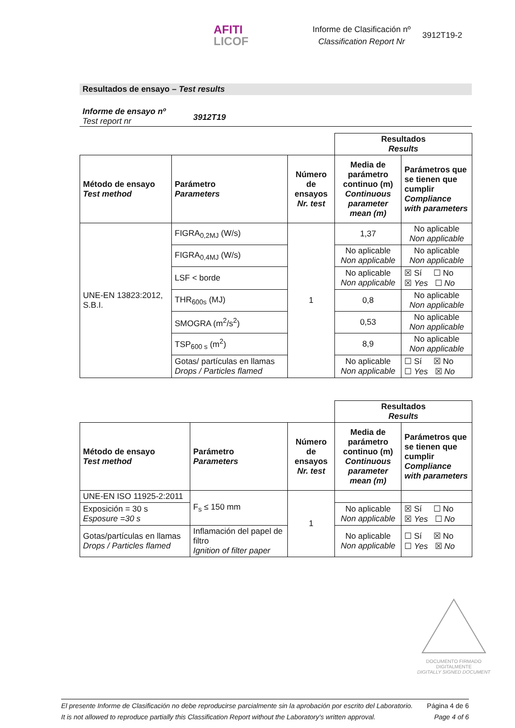AFITI
LICOF
Informe de Clasificación nº
Classification Report Nr
3912T19-2
Resultados de ensayo – Test results
Informe de ensayo nº
Test report nr
3912T19
| | | | Resultados Results | |
| Método de ensayo Test method | Parámetro Parameters | Número de ensayos Nr. test | Media de parámetro continuo (m) Continuous parameter mean (m) | Parámetros que se tienen que cumplir Compliance with parameters |
| UNE-EN 13823:2012, S.B.I. | FIGRA<sub>0,2MJ</sub> (W/s) | 1 | 1,37 | No aplicable Non applicable |
| | FIGRA<sub>0,4MJ</sub> (W/s) | | No aplicable Non applicable | No aplicable Non applicable |
| | LSF < borde | | No aplicable Non applicable | ☒ Sí ☐ No ☒ Yes ☐ No |
| | THR<sub>600s</sub> (MJ) | | 0,8 | No aplicable Non applicable |
| | SMOGRA (m<sup>2</sup>/s<sup>2</sup>) | | 0,53 | No aplicable Non applicable |
| | TSP<sub>600 s</sub> (m<sup>2</sup>) | | 8,9 | No aplicable Non applicable |
| | Gotas/ partículas en llamas Drops / Particles flamed | | No aplicable Non applicable | ☐ Sí ☒ No ☐ Yes ☒ No |
| | | | Resultados Results | |
| Método de ensayo Test method | Parámetro Parameters | Número de ensayos Nr. test | Media de parámetro continuo (m) Continuous parameter mean (m) | Parámetros que se tienen que cumplir Compliance with parameters |
| UNE-EN ISO 11925-2:2011 | F<sub>s</sub> ≤ 150 mm | 1 | | |
| Exposición = 30 s Esposure =30 s | | | No aplicable Non applicable | ☒ Sí ☐ No ☒ Yes ☐ No |
| Gotas/partículas en llamas Drops / Particles flamed | Inflamación del papel de filtro Ignition of filter paper | | No aplicable Non applicable | ☐ Sí ☒ No ☐ Yes ☒ No |
DOCUMENTO FIRMADO
DIGITALMENTE
DIGITALLY SIGNED DOCUMENT
El presente Informe de Clasificación no debe reproducirse parcialmente sin la aprobación por escrito del Laboratorio.
It is not allowed to reproduce partially this Classification Report without the Laboratory's written approval.
Página 4 de 6
Page 4 of 6